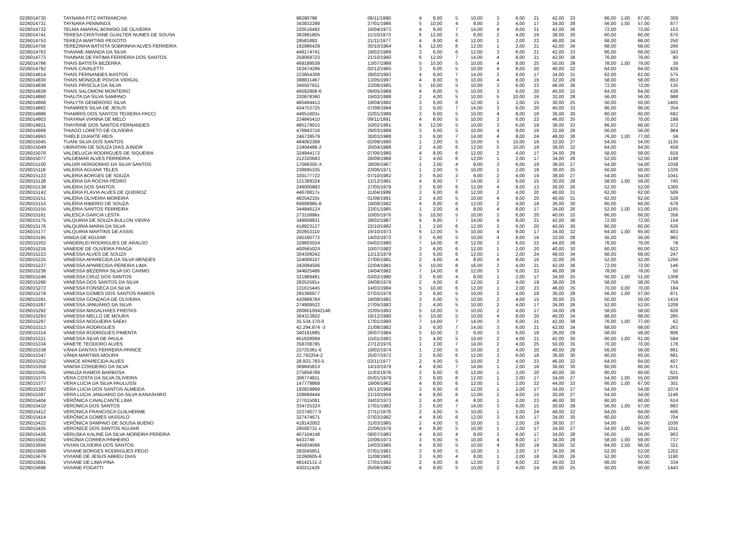| 0226014730 | TAYNARA FITZ PATRIARCHA | 98290796 | 06/11/1990 | 4 | 8,00 | 5 | 10,00 | 3 | 6,00 | 21 | 42,00 | 33 | 66,00 | 1,00 | 67,00 | 309 |
| 0226014731 | TAYNARA PENNINGS | 343832288 | 27/01/1986 | 5 | 10,00 | 4 | 8,00 | 2 | 4,00 | 17 | 34,00 | 28 | 56,00 | 1,00 | 57,00 | 877 |
| 0226014732 | TELMA AMARAL BONISIO DE OLIVEIRA | 220516492 | 16/04/1973 | 4 | 8,00 | 7 | 14,00 | 4 | 8,00 | 21 | 42,00 | 36 | 72,00 | | 72,00 | 153 |
| 0226014741 | TERESA CRISTIANE GUALTER NUNES DE SOUSA | 393991805 | 11/10/1973 | 6 | 12,00 | 3 | 6,00 | 2 | 4,00 | 19 | 38,00 | 30 | 60,00 | | 60,00 | 670 |
| 0226014753 | TEREZA MARTINS PEIXOTO | 28581893 | 21/11/1977 | 4 | 8,00 | 6 | 12,00 | 1 | 2,00 | 23 | 46,00 | 34 | 68,00 | | 68,00 | 250 |
| 0226014756 | TEREZINHA BATISTA SOBRINHA ALVES FERREIRA | 192986429 | 30/10/1964 | 6 | 12,00 | 6 | 12,00 | 1 | 2,00 | 21 | 42,00 | 34 | 68,00 | | 68,00 | 266 |
| 0226014763 | THAIANE AMANDA DA SILVA | 448174741 | 19/02/1989 | 3 | 6,00 | 6 | 12,00 | 3 | 6,00 | 21 | 42,00 | 33 | 66,00 | | 66,00 | 343 |
| 0226014773 | THAINAN DE FATIMA FERREIRA DOS SANTOS | 258069723 | 21/10/1990 | 6 | 12,00 | 7 | 14,00 | 4 | 8,00 | 21 | 42,00 | 38 | 76,00 | | 76,00 | 80 |
| 0226014786 | THAIS BATISTA BEZERRA | 469189538 | 13/07/1989 | 5 | 10,00 | 5 | 10,00 | 4 | 8,00 | 25 | 50,00 | 39 | 78,00 | 1,00 | 79,00 | 39 |
| 0226014792 | THAIS CAVALETTI | 163474266 | 02/12/1965 | 3 | 6,00 | 5 | 10,00 | 4 | 8,00 | 20 | 40,00 | 32 | 64,00 | | 64,00 | 439 |
| 0226014814 | THAIS FERNANDES BASTOS | 223854308 | 28/02/1993 | 4 | 8,00 | 7 | 14,00 | 3 | 6,00 | 17 | 34,00 | 31 | 62,00 | | 62,00 | 575 |
| 0226014830 | THAIS MONIQUE POVOA VIDIGAL | 388831467 | 13/05/1997 | 4 | 8,00 | 5 | 10,00 | 4 | 8,00 | 16 | 32,00 | 29 | 58,00 | | 58,00 | 853 |
| 0226014836 | THAIS PRISCILA DA SILVA | 346507911 | 22/08/1985 | 5 | 10,00 | 5 | 10,00 | 3 | 6,00 | 23 | 46,00 | 36 | 72,00 | | 72,00 | 135 |
| 0226014839 | THAIS SALOMONI MONTEIRO | 49592908-6 | 06/05/1989 | 4 | 8,00 | 5 | 10,00 | 3 | 6,00 | 20 | 40,00 | 32 | 64,00 | | 64,00 | 438 |
| 0226014860 | THALITA DA SILVA SAMPAIO | 330878360 | 19/02/1988 | 2 | 4,00 | 5 | 10,00 | 5 | 10,00 | 16 | 32,00 | 28 | 56,00 | | 56,00 | 988 |
| 0226014868 | THALYTA GENEROSO SILVA | 485494413 | 19/04/1992 | 3 | 6,00 | 6 | 12,00 | 1 | 2,00 | 15 | 30,00 | 25 | 50,00 | | 50,00 | 1405 |
| 0226014882 | THAMIRES SILVA DE JESUS | 434753725 | 07/09/1994 | 3 | 6,00 | 7 | 14,00 | 3 | 6,00 | 20 | 40,00 | 33 | 66,00 | | 66,00 | 354 |
| 0226014886 | THAMIRIS DOS SANTOS TEIXEIRA PACCI | 44651603x | 22/01/1989 | 3 | 6,00 | 5 | 10,00 | 4 | 8,00 | 18 | 36,00 | 30 | 60,00 | | 60,00 | 692 |
| 0226014903 | THAYANA VIANNA DE MELO | 234845410 | 09/11/1991 | 4 | 8,00 | 5 | 10,00 | 3 | 6,00 | 23 | 46,00 | 35 | 70,00 | | 70,00 | 189 |
| 0226014921 | THAYRINE DOS SANTOS FERNANDES | 485179015 | 10/02/1991 | 6 | 12,00 | 5 | 10,00 | 3 | 6,00 | 19 | 38,00 | 33 | 66,00 | | 66,00 | 372 |
| 0226014969 | THIAGO LORETO DE OLIVEIRA | 476843716 | 29/03/1989 | 3 | 6,00 | 5 | 10,00 | 4 | 8,00 | 16 | 32,00 | 28 | 56,00 | | 56,00 | 984 |
| 0226014993 | THIELE DUARTE REIS | 246738579 | 30/03/1988 | 3 | 6,00 | 7 | 14,00 | 4 | 8,00 | 24 | 48,00 | 38 | 76,00 | 1,00 | 77,00 | 59 |
| 0226015045 | TUANI SILVA DOS SANTOS | 494062368 | 02/09/1990 | 1 | 2,00 | 5 | 10,00 | 5 | 10,00 | 16 | 32,00 | 27 | 54,00 | | 54,00 | 1135 |
| 0226015049 | UBIRATAN DE SOUZA DIAS JUNIOR | 13404488-2 | 20/04/1988 | 2 | 4,00 | 6 | 12,00 | 5 | 10,00 | 19 | 38,00 | 32 | 64,00 | | 64,00 | 458 |
| 0226015076 | VALDELUCIA RODRIGUES DE SIQUEIRA | 324944172 | 07/06/1980 | 4 | 8,00 | 6 | 12,00 | 2 | 4,00 | 17 | 34,00 | 29 | 58,00 | | 58,00 | 818 |
| 0226015077 | VALDEMAR ALVES FERREIRA | 212320683 | 26/09/1968 | 2 | 4,00 | 6 | 12,00 | 1 | 2,00 | 17 | 34,00 | 26 | 52,00 | | 52,00 | 1198 |
| 0226015100 | VALDIR HORDONHO DA SILVA SANTOS | 17099305-X | 28/06/1967 | 1 | 2,00 | 4 | 8,00 | 3 | 6,00 | 19 | 38,00 | 27 | 54,00 | | 54,00 | 1038 |
| 0226015118 | VALERIA AGUIAR TELES | 238695335 | 23/06/1971 | 1 | 2,00 | 5 | 10,00 | 1 | 2,00 | 18 | 36,00 | 25 | 50,00 | | 50,00 | 1326 |
| 0226015123 | VALERIA BORGES DE SOUZA | 330177722 | 07/10/1982 | 3 | 6,00 | 3 | 6,00 | 2 | 4,00 | 19 | 38,00 | 27 | 54,00 | | 54,00 | 1041 |
| 0226015128 | VALÉRIA DA ROCHA PEDRO | 121389324 | 12/12/1981 | 4 | 8,00 | 7 | 14,00 | 3 | 6,00 | 15 | 30,00 | 29 | 58,00 | 1,00 | 59,00 | 740 |
| 0226015138 | VALÉRIA DOS SANTOS | 248000883 | 27/05/1979 | 3 | 6,00 | 6 | 12,00 | 4 | 8,00 | 13 | 26,00 | 26 | 52,00 | | 52,00 | 1300 |
| 0226015142 | VALÉRIA FLÁVIA ALVES DE QUEIROZ | 44678817x | 11/04/1989 | 3 | 6,00 | 6 | 12,00 | 2 | 4,00 | 20 | 40,00 | 31 | 62,00 | | 62,00 | 509 |
| 0226015151 | VALÉRIA OLIVEIRA MOREIRA | 48254210x | 01/08/1991 | 2 | 4,00 | 5 | 10,00 | 4 | 8,00 | 20 | 40,00 | 31 | 62,00 | | 62,00 | 528 |
| 0226015153 | VALÉRIA RIBEIRO DE SOUZA | 60608985-8 | 19/08/1982 | 4 | 8,00 | 6 | 12,00 | 2 | 4,00 | 18 | 36,00 | 30 | 60,00 | | 60,00 | 678 |
| 0226015155 | VALÉRIA SANTOS FERREIRA | 34484612X | 23/01/1985 | 1 | 2,00 | 4 | 8,00 | 4 | 8,00 | 17 | 34,00 | 26 | 52,00 | 1,00 | 53,00 | 1165 |
| 0226015161 | VALESCA GARCIA LESTA | 27315896x | 10/05/1976 | 5 | 10,00 | 5 | 10,00 | 3 | 6,00 | 20 | 40,00 | 33 | 66,00 | | 66,00 | 358 |
| 0226015175 | VALQUIRIA DE SOUZA BULLON VIEIRA | 349009831 | 28/02/1987 | 4 | 8,00 | 7 | 14,00 | 4 | 8,00 | 21 | 42,00 | 36 | 72,00 | | 72,00 | 154 |
| 0226015176 | VALQUÍRIA MARIA DA SILVA | 418923127 | 22/10/1982 | 1 | 2,00 | 6 | 12,00 | 3 | 6,00 | 20 | 40,00 | 30 | 60,00 | | 60,00 | 626 |
| 0226015177 | VALQUIRIA MARTINS DE ASSIS | 202653110 | 16/10/1973 | 6 | 12,00 | 5 | 10,00 | 4 | 8,00 | 17 | 34,00 | 32 | 64,00 | 1,00 | 65,00 | 403 |
| 0226015195 | VANDA DE AGUIAR | 245160772 | 14/02/1972 | 3 | 6,00 | 5 | 10,00 | 4 | 8,00 | 16 | 32,00 | 28 | 56,00 | | 56,00 | 982 |
| 0226015202 | VANDERLEI RODRIGUES DE ARAUJO | 329603024 | 04/02/1980 | 7 | 14,00 | 6 | 12,00 | 3 | 6,00 | 22 | 44,00 | 38 | 76,00 | | 76,00 | 78 |
| 0226015216 | VANEIDE DE OLIVEIRA FRAGA | 40056502X | 10/07/1982 | 3 | 6,00 | 6 | 12,00 | 1 | 2,00 | 20 | 40,00 | 30 | 60,00 | | 60,00 | 622 |
| 0226015223 | VANESSA ALVES DE SOUZA | 304309242 | 12/12/1979 | 3 | 6,00 | 6 | 12,00 | 1 | 2,00 | 24 | 48,00 | 34 | 68,00 | | 68,00 | 247 |
| 0226015225 | VANESSA APARECIDA DA SILVA MENDES | 324008107 | 27/06/1981 | 2 | 4,00 | 4 | 8,00 | 4 | 8,00 | 16 | 32,00 | 26 | 52,00 | | 52,00 | 1256 |
| 0226015227 | VANESSA APARECIDA PEREIRA LIMA | 342094506 | 22/04/1981 | 5 | 10,00 | 8 | 16,00 | 2 | 4,00 | 21 | 42,00 | 36 | 72,00 | | 72,00 | 146 |
| 0226015236 | VANESSA BEZERRA SILVA DO CARMO | 344825486 | 14/04/1982 | 7 | 14,00 | 6 | 12,00 | 3 | 6,00 | 23 | 46,00 | 39 | 78,00 | | 78,00 | 50 |
| 0226015248 | VANESSA CRUZ DOS SANTOS | 321989491 | 03/02/1980 | 3 | 6,00 | 4 | 8,00 | 1 | 2,00 | 17 | 34,00 | 25 | 50,00 | 1,00 | 51,00 | 1308 |
| 0226015266 | VANESSA DOS SANTOS DA SILVA | 28353591x | 24/08/1979 | 2 | 4,00 | 6 | 12,00 | 2 | 4,00 | 19 | 38,00 | 29 | 58,00 | | 58,00 | 759 |
| 0226015272 | VANESSA FONSECA DA SILVA | 131615445 | 14/03/1984 | 5 | 10,00 | 6 | 12,00 | 1 | 2,00 | 23 | 46,00 | 35 | 70,00 | 0,00 | 70,00 | 184 |
| 0226015278 | VANESSA GOMES DOS SANTOS RAMOS | 295366977 | 07/03/1979 | 3 | 6,00 | 5 | 10,00 | 2 | 4,00 | 18 | 36,00 | 28 | 56,00 | 1,00 | 57,00 | 871 |
| 0226015281 | VANESSA GONZAGA DE OLIVEIRA | 42098978X | 18/08/1982 | 3 | 6,00 | 5 | 10,00 | 2 | 4,00 | 15 | 30,00 | 25 | 50,00 | | 50,00 | 1419 |
| 0226015287 | VANESSA JANUÁRIO DA SILVA | 274909522 | 27/05/1983 | 2 | 4,00 | 5 | 10,00 | 2 | 4,00 | 17 | 34,00 | 26 | 52,00 | | 52,00 | 1209 |
| 0226015292 | VANESSA MAGALHAES FREITAS | 2006010042148 | 22/05/1993 | 5 | 10,00 | 5 | 10,00 | 2 | 4,00 | 17 | 34,00 | 29 | 58,00 | | 58,00 | 828 |
| 0226015293 | VANESSA MELLO DE MOURA | 364313602 | 18/12/1990 | 5 | 10,00 | 5 | 10,00 | 4 | 8,00 | 20 | 40,00 | 34 | 68,00 | | 68,00 | 285 |
| 0226015297 | VANESSA NOGUEIRA SAEKI | 35.534.170-0 | 17/01/1990 | 7 | 14,00 | 7 | 14,00 | 3 | 6,00 | 21 | 42,00 | 38 | 76,00 | 1,00 | 77,00 | 62 |
| 0226015313 | VANESSA RODRIGUES | 42.294.874 -3 | 21/08/1982 | 3 | 6,00 | 7 | 14,00 | 3 | 6,00 | 21 | 42,00 | 34 | 68,00 | | 68,00 | 263 |
| 0226015314 | VANESSA RODRIGUES PIMENTA | 340191685 | 26/07/1984 | 5 | 10,00 | 3 | 6,00 | 3 | 6,00 | 18 | 36,00 | 29 | 58,00 | | 58,00 | 808 |
| 0226015321 | VANESSA SILVA DE PAULA | 451628068 | 15/01/1983 | 2 | 4,00 | 5 | 10,00 | 2 | 4,00 | 21 | 42,00 | 30 | 60,00 | 1,00 | 61,00 | 594 |
| 0226015334 | VANETE TEODORO ALVES | 358708795 | 27/12/1976 | 1 | 2,00 | 7 | 14,00 | 2 | 4,00 | 25 | 50,00 | 35 | 70,00 | | 70,00 | 178 |
| 0226015338 | VÂNIA DANTAS FERREIRA PRINCE | 23725361-6 | 19/02/1974 | 1 | 2,00 | 5 | 10,00 | 2 | 4,00 | 20 | 40,00 | 28 | 56,00 | | 56,00 | 891 |
| 0226015347 | VÂNIA MARTINS MOURA | 22.792254-2 | 25/07/1972 | 3 | 6,00 | 6 | 12,00 | 3 | 6,00 | 18 | 36,00 | 30 | 60,00 | | 60,00 | 681 |
| 0226015352 | VANICE APARECIDA ALVES | 28.933.783-5 | 03/11/1977 | 2 | 4,00 | 5 | 10,00 | 2 | 4,00 | 23 | 46,00 | 32 | 64,00 | | 64,00 | 407 |
| 0226015359 | VANISA CORDEIRO DA SILVA | 36984581X | 14/10/1979 | 4 | 8,00 | 7 | 14,00 | 1 | 2,00 | 18 | 36,00 | 30 | 60,00 | | 60,00 | 671 |
| 0226015365 | VANUZA RAMOS BARBOSA | 275858789 | 11/03/1979 | 3 | 6,00 | 6 | 12,00 | 1 | 2,00 | 20 | 40,00 | 30 | 60,00 | | 60,00 | 621 |
| 0226015370 | VERA COSTA DA SILVA OLIVEIRA | 306774811 | 05/01/1979 | 3 | 6,00 | 6 | 12,00 | 1 | 2,00 | 17 | 34,00 | 27 | 54,00 | 1,00 | 55,00 | 1009 |
| 0226015377 | VERA LÚCIA DA SILVA PAULUSSI | 147779868 | 18/06/1962 | 4 | 8,00 | 6 | 12,00 | 1 | 2,00 | 22 | 44,00 | 33 | 66,00 | 1,00 | 67,00 | 301 |
| 0226015383 | VERA LUCIA DOS SANTOS ALMEIDA | 192819999 | 16/12/1968 | 3 | 6,00 | 6 | 12,00 | 1 | 2,00 | 17 | 34,00 | 27 | 54,00 | | 54,00 | 1074 |
| 0226015387 | VERA LUCIA JANUARIO DA SILVA KANASHIRO | 108699444 | 21/10/1959 | 4 | 8,00 | 6 | 12,00 | 2 | 4,00 | 15 | 30,00 | 27 | 54,00 | | 54,00 | 1146 |
| 0226015404 | VERÔNICA CAVALCANTE LIMA | 277015091 | 24/02/1973 | 2 | 4,00 | 4 | 8,00 | 1 | 2,00 | 23 | 46,00 | 30 | 60,00 | | 60,00 | 614 |
| 0226015410 | VERONICA DOS SANTOS | 33472532X | 17/01/1982 | 3 | 6,00 | 7 | 14,00 | 3 | 6,00 | 15 | 30,00 | 28 | 56,00 | 1,00 | 57,00 | 883 |
| 0226015412 | VERONICA FRANCISCA GUILHERME | 32274077 0 | 27/11/1979 | 2 | 4,00 | 5 | 10,00 | 1 | 2,00 | 24 | 48,00 | 32 | 64,00 | | 64,00 | 406 |
| 0226015414 | VERÔNICA GOMES VASSALO | 327474671 | 07/03/1982 | 4 | 8,00 | 6 | 12,00 | 3 | 6,00 | 17 | 34,00 | 30 | 60,00 | | 60,00 | 704 |
| 0226015422 | VERÔNICA SAMPAIO DE SOUSA BUENO | 418142002 | 31/03/1985 | 2 | 4,00 | 5 | 10,00 | 1 | 2,00 | 19 | 38,00 | 27 | 54,00 | | 54,00 | 1036 |
| 0226015425 | VERONICE DOS SANTOS AGUIAR | 29500731 x | 22/06/1979 | 4 | 8,00 | 5 | 10,00 | 1 | 2,00 | 17 | 34,00 | 27 | 54,00 | 1,00 | 55,00 | 1011 |
| 0226015426 | VERUSKA KALINE DA SILVA MOREIRA PEREIRA | 407104148 | 08/07/1983 | 4 | 8,00 | 4 | 8,00 | 3 | 6,00 | 17 | 34,00 | 28 | 56,00 | | 56,00 | 963 |
| 0226015582 | VIRGÍNIA CORREA PINHEIRO | 6433746 | 22/06/1973 | 3 | 6,00 | 5 | 10,00 | 4 | 8,00 | 17 | 34,00 | 29 | 58,00 | 1,00 | 59,00 | 737 |
| 0226015656 | VIVIAN OLIVEIRA DOS SANTOS | 445934566 | 14/03/1985 | 4 | 8,00 | 5 | 10,00 | 4 | 8,00 | 19 | 38,00 | 32 | 64,00 | 2,50 | 66,50 | 321 |
| 0226015669 | VIVIANE BORGES RODRIGUES PEGO | 283045851 | 07/01/1981 | 3 | 6,00 | 5 | 10,00 | 1 | 2,00 | 17 | 34,00 | 26 | 52,00 | | 52,00 | 1202 |
| 0226015679 | VIVIANE DE JESUS ABREU DIAS | 32260605-6 | 11/08/1983 | 3 | 6,00 | 4 | 8,00 | 1 | 2,00 | 18 | 36,00 | 26 | 52,00 | | 52,00 | 1190 |
| 0226015681 | VIVIANE DE LIMA PINA | 48142131-2 | 27/01/1992 | 2 | 4,00 | 6 | 12,00 | 3 | 6,00 | 22 | 44,00 | 33 | 66,00 | | 66,00 | 334 |
| 0226015698 | VIVIANE FOGATTI | 430211429 | 05/06/1982 | 4 | 8,00 | 5 | 10,00 | 2 | 4,00 | 14 | 28,00 | 25 | 50,00 | | 50,00 | 1443 |